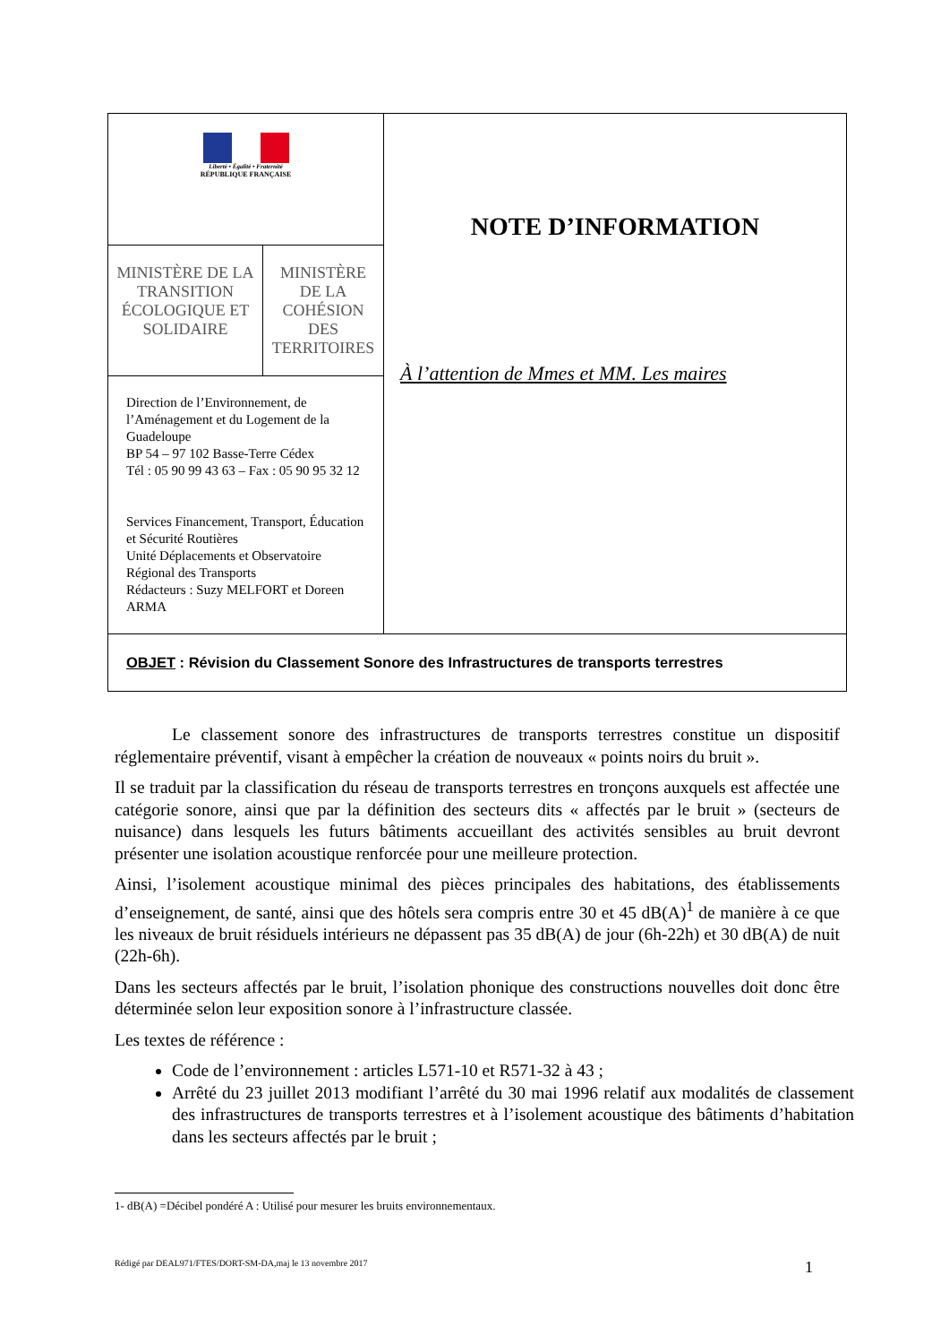| Liberté • Égalité • Fraternité RÉPUBLIQUE FRANÇAISE | | NOTE D’INFORMATION À l’attention de Mmes et MM. Les maires |
| MINISTÈRE DE LA TRANSITION ÉCOLOGIQUE ET SOLIDAIRE | MINISTÈRE DE LA COHÉSION DES TERRITOIRES | |
| Direction de l’Environnement, de l’Aménagement et du Logement de la Guadeloupe BP 54 – 97 102 Basse-Terre Cédex Tél : 05 90 99 43 63 – Fax : 05 90 95 32 12 Services Financement, Transport, Éducation et Sécurité Routières Unité Déplacements et Observatoire Régional des Transports Rédacteurs : Suzy MELFORT et Doreen ARMA | | |
| OBJET : Révision du Classement Sonore des Infrastructures de transports terrestres | | |
Le classement sonore des infrastructures de transports terrestres constitue un dispositif réglementaire préventif, visant à empêcher la création de nouveaux « points noirs du bruit ».
Il se traduit par la classification du réseau de transports terrestres en tronçons auxquels est affectée une catégorie sonore, ainsi que par la définition des secteurs dits « affectés par le bruit » (secteurs de nuisance) dans lesquels les futurs bâtiments accueillant des activités sensibles au bruit devront présenter une isolation acoustique renforcée pour une meilleure protection.
Ainsi, l’isolement acoustique minimal des pièces principales des habitations, des établissements d’enseignement, de santé, ainsi que des hôtels sera compris entre 30 et 45 dB(A)<sup>1</sup> de manière à ce que les niveaux de bruit résiduels intérieurs ne dépassent pas 35 dB(A) de jour (6h-22h) et 30 dB(A) de nuit (22h-6h).
Dans les secteurs affectés par le bruit, l’isolation phonique des constructions nouvelles doit donc être déterminée selon leur exposition sonore à l’infrastructure classée.
Les textes de référence :
Code de l’environnement : articles L571-10 et R571-32 à 43 ;
Arrêté du 23 juillet 2013 modifiant l’arrêté du 30 mai 1996 relatif aux modalités de classement des infrastructures de transports terrestres et à l’isolement acoustique des bâtiments d’habitation dans les secteurs affectés par le bruit ;
1- dB(A) =Décibel pondéré A : Utilisé pour mesurer les bruits environnementaux.
Rédigé par DEAL971/FTES/DORT-SM-DA,maj le 13 novembre 2017 1